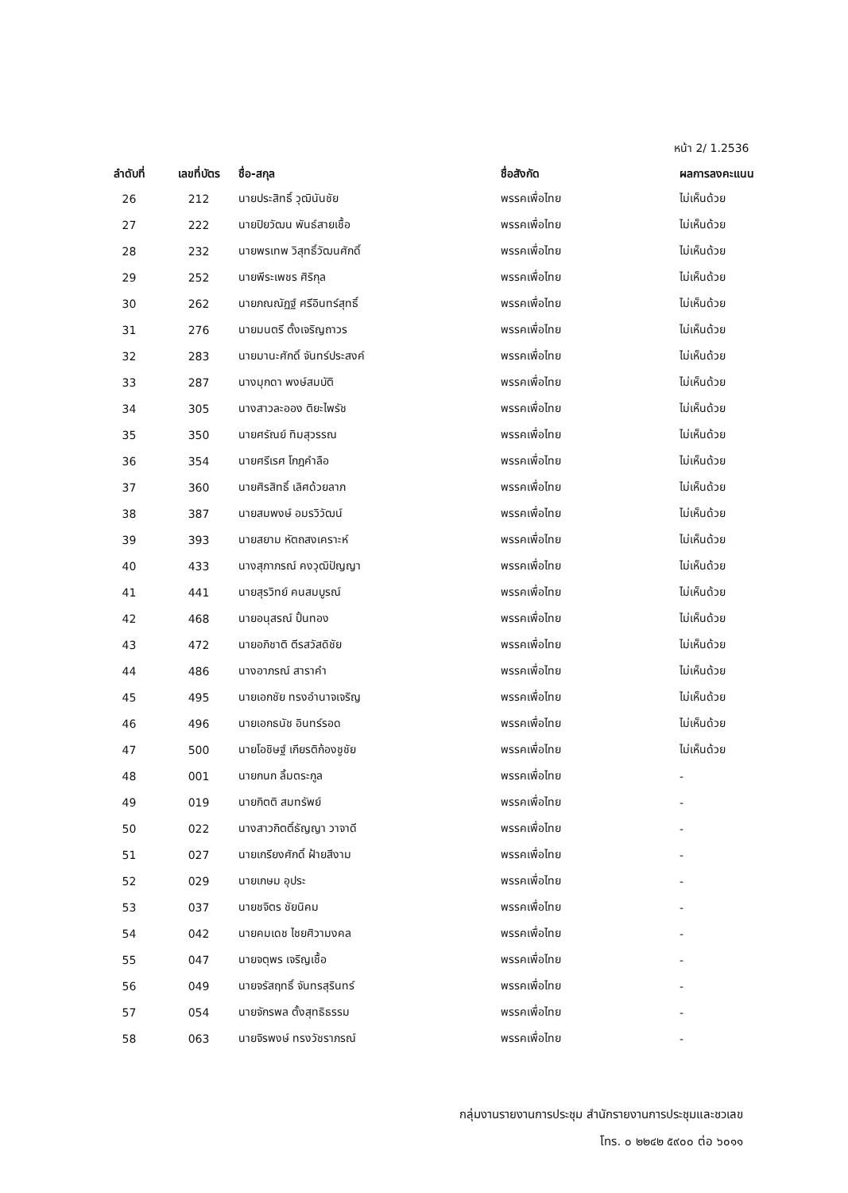หน้า 2/ 1.2536
| ลำดับที่ | เลขที่บัตร | ชื่อ-สกุล | ชื่อสังกัด | ผลการลงคะแนน |
| --- | --- | --- | --- | --- |
| 26 | 212 | นายประสิทธิ์ วุฒินันชัย | พรรคเพื่อไทย | ไม่เห็นด้วย |
| 27 | 222 | นายปิยวัฒน พันธ์สายเชื้อ | พรรคเพื่อไทย | ไม่เห็นด้วย |
| 28 | 232 | นายพรเทพ วิสุทธิ์วัฒนศักดิ์ | พรรคเพื่อไทย | ไม่เห็นด้วย |
| 29 | 252 | นายพีระเพชร ศิริกุล | พรรคเพื่อไทย | ไม่เห็นด้วย |
| 30 | 262 | นายภณณัฏฐ์ ศรีอินทร์สุทธิ์ | พรรคเพื่อไทย | ไม่เห็นด้วย |
| 31 | 276 | นายมนตรี ตั้งเจริญถาวร | พรรคเพื่อไทย | ไม่เห็นด้วย |
| 32 | 283 | นายมานะศักดิ์ จันทร์ประสงค์ | พรรคเพื่อไทย | ไม่เห็นด้วย |
| 33 | 287 | นางมุกดา พงษ์สมบัติ | พรรคเพื่อไทย | ไม่เห็นด้วย |
| 34 | 305 | นางสาวละออง ติยะไพรัช | พรรคเพื่อไทย | ไม่เห็นด้วย |
| 35 | 350 | นายศรัณย์ ทิมสุวรรณ | พรรคเพื่อไทย | ไม่เห็นด้วย |
| 36 | 354 | นายศรีเรศ โกฎคำลือ | พรรคเพื่อไทย | ไม่เห็นด้วย |
| 37 | 360 | นายศิรสิทธิ์ เลิศด้วยลาภ | พรรคเพื่อไทย | ไม่เห็นด้วย |
| 38 | 387 | นายสมพงษ์ อมรวิวัฒน์ | พรรคเพื่อไทย | ไม่เห็นด้วย |
| 39 | 393 | นายสยาม หัตถสงเคราะห์ | พรรคเพื่อไทย | ไม่เห็นด้วย |
| 40 | 433 | นางสุภาภรณ์ คงวุฒิปัญญา | พรรคเพื่อไทย | ไม่เห็นด้วย |
| 41 | 441 | นายสุรวิทย์ คนสมบูรณ์ | พรรคเพื่อไทย | ไม่เห็นด้วย |
| 42 | 468 | นายอนุสรณ์ ปั้นทอง | พรรคเพื่อไทย | ไม่เห็นด้วย |
| 43 | 472 | นายอภิชาติ ตีรสวัสดิชัย | พรรคเพื่อไทย | ไม่เห็นด้วย |
| 44 | 486 | นางอาภรณ์ สาราคำ | พรรคเพื่อไทย | ไม่เห็นด้วย |
| 45 | 495 | นายเอกชัย ทรงอำนาจเจริญ | พรรคเพื่อไทย | ไม่เห็นด้วย |
| 46 | 496 | นายเอกธนัช อินทร์รอด | พรรคเพื่อไทย | ไม่เห็นด้วย |
| 47 | 500 | นายโอชิษฐ์ เกียรติก้องชูชัย | พรรคเพื่อไทย | ไม่เห็นด้วย |
| 48 | 001 | นายกนก ลิ้มตระกูล | พรรคเพื่อไทย | - |
| 49 | 019 | นายกิตติ สมทรัพย์ | พรรคเพื่อไทย | - |
| 50 | 022 | นางสาวกิตติ์ธัญญา วาจาดี | พรรคเพื่อไทย | - |
| 51 | 027 | นายเกรียงศักดิ์ ฝ้ายสีงาม | พรรคเพื่อไทย | - |
| 52 | 029 | นายเกษม อุประ | พรรคเพื่อไทย | - |
| 53 | 037 | นายชจิตร ชัยนิคม | พรรคเพื่อไทย | - |
| 54 | 042 | นายคมเดช ไชยศิวามงคล | พรรคเพื่อไทย | - |
| 55 | 047 | นายจตุพร เจริญเชื้อ | พรรคเพื่อไทย | - |
| 56 | 049 | นายจรัสฤทธิ์ จันทรสุรินทร์ | พรรคเพื่อไทย | - |
| 57 | 054 | นายจักรพล ตั้งสุทธิธรรม | พรรคเพื่อไทย | - |
| 58 | 063 | นายจิรพงษ์ ทรงวัชราภรณ์ | พรรคเพื่อไทย | - |
กลุ่มงานรายงานการประชุม สำนักรายงานการประชุมและชวเลข
โทร. ๐ ๒๒๔๒ ๕๙๐๐ ต่อ ๖๐๑๑